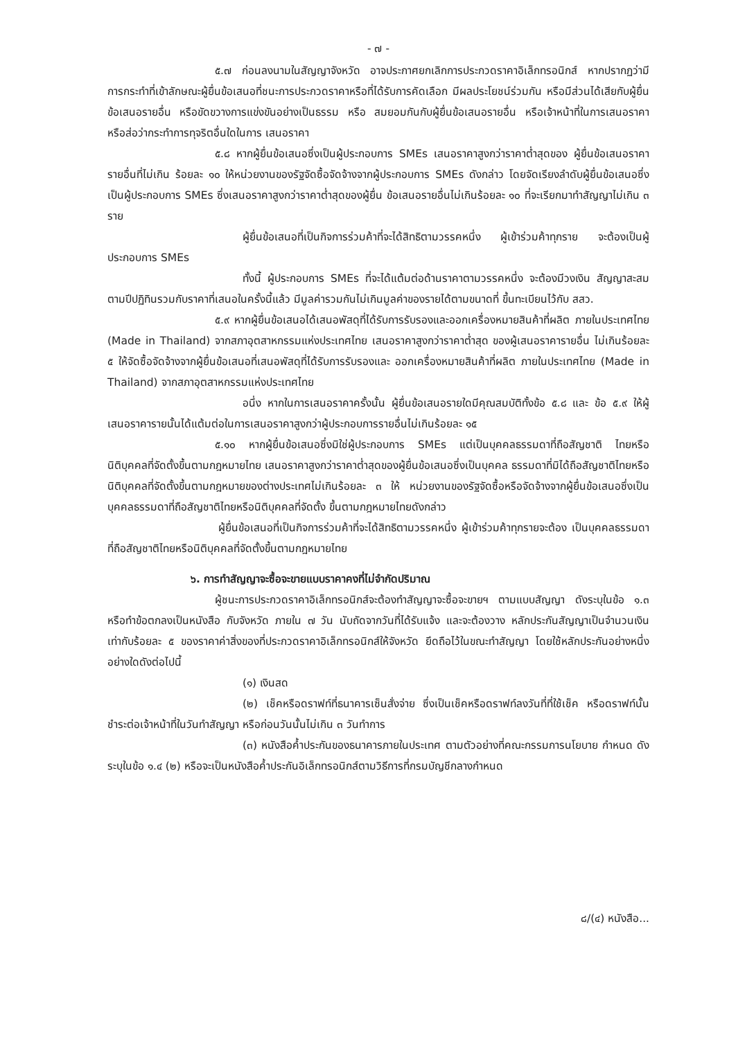- ๗ -
๕.๗ ก่อนลงนามในสัญญาจังหวัด อาจประกาศยกเลิกการประกวดราคาอิเล็กทรอนิกส์ หากปรากฏว่ามีการกระทำที่เข้าลักษณะผู้ยื่นข้อเสนอที่ชนะการประกวดราคาหรือที่ได้รับการคัดเลือก มีผลประโยชน์ร่วมกัน หรือมีส่วนได้เสียกับผู้ยื่นข้อเสนอรายอื่น หรือขัดขวางการแข่งขันอย่างเป็นธรรม หรือ สมยอมกันกับผู้ยื่นข้อเสนอรายอื่น หรือเจ้าหน้าที่ในการเสนอราคา หรือส่อว่ากระทำการทุจริตอื่นใดในการ เสนอราคา
๕.๘ หากผู้ยื่นข้อเสนอซึ่งเป็นผู้ประกอบการ SMEs เสนอราคาสูงกว่าราคาต่ำสุดของ ผู้ยื่นข้อเสนอราคารายอื่นที่ไม่เกิน ร้อยละ ๑๐ ให้หน่วยงานของรัฐจัดซื้อจัดจ้างจากผู้ประกอบการ SMEs ดังกล่าว โดยจัดเรียงลำดับผู้ยื่นข้อเสนอซึ่งเป็นผู้ประกอบการ SMEs ซึ่งเสนอราคาสูงกว่าราคาต่ำสุดของผู้ยื่น ข้อเสนอรายอื่นไม่เกินร้อยละ ๑๐ ที่จะเรียกมาทำสัญญาไม่เกิน ๓ ราย
ผู้ยื่นข้อเสนอที่เป็นกิจการร่วมค้าที่จะได้สิทธิตามวรรคหนึ่ง ผู้เข้าร่วมค้าทุกราย จะต้องเป็นผู้ประกอบการ SMEs
ทั้งนี้ ผู้ประกอบการ SMEs ที่จะได้แต้มต่อด้านราคาตามวรรคหนึ่ง จะต้องมีวงเงิน สัญญาสะสมตามปีปฏิทินรวมกับราคาที่เสนอในครั้งนี้แล้ว มีมูลค่ารวมกันไม่เกินมูลค่าของรายได้ตามขนาดที่ ขึ้นทะเบียนไว้กับ สสว.
๕.๙ หากผู้ยื่นข้อเสนอได้เสนอพัสดุที่ได้รับการรับรองและออกเครื่องหมายสินค้าที่ผลิต ภายในประเทศไทย (Made in Thailand) จากสภาอุตสาหกรรมแห่งประเทศไทย เสนอราคาสูงกว่าราคาต่ำสุด ของผู้เสนอราคารายอื่น ไม่เกินร้อยละ ๕ ให้จัดซื้อจัดจ้างจากผู้ยื่นข้อเสนอที่เสนอพัสดุที่ได้รับการรับรองและ ออกเครื่องหมายสินค้าที่ผลิต ภายในประเทศไทย (Made in Thailand) จากสภาอุตสาหกรรมแห่งประเทศไทย
อนึ่ง หากในการเสนอราคาครั้งนั้น ผู้ยื่นข้อเสนอรายใดมีคุณสมบัติทั้งข้อ ๕.๘ และ ข้อ ๕.๙ ให้ผู้เสนอราคารายนั้นได้แต้มต่อในการเสนอราคาสูงกว่าผู้ประกอบการรายอื่นไม่เกินร้อยละ ๑๕
๕.๑๐ หากผู้ยื่นข้อเสนอซึ่งมิใช่ผู้ประกอบการ SMEs แต่เป็นบุคคลธรรมดาที่ถือสัญชาติ ไทยหรือนิติบุคคลที่จัดตั้งขึ้นตามกฎหมายไทย เสนอราคาสูงกว่าราคาต่ำสุดของผู้ยื่นข้อเสนอซึ่งเป็นบุคคล ธรรมดาที่มิได้ถือสัญชาติไทยหรือนิติบุคคลที่จัดตั้งขึ้นตามกฎหมายของต่างประเทศไม่เกินร้อยละ ๓ ให้ หน่วยงานของรัฐจัดซื้อหรือจัดจ้างจากผู้ยื่นข้อเสนอซึ่งเป็นบุคคลธรรมดาที่ถือสัญชาติไทยหรือนิติบุคคลที่จัดตั้ง ขึ้นตามกฎหมายไทยดังกล่าว
ผู้ยื่นข้อเสนอที่เป็นกิจการร่วมค้าที่จะได้สิทธิตามวรรคหนึ่ง ผู้เข้าร่วมค้าทุกรายจะต้อง เป็นบุคคลธรรมดาที่ถือสัญชาติไทยหรือนิติบุคคลที่จัดตั้งขึ้นตามกฎหมายไทย
๖. การทำสัญญาจะซื้อจะขายแบบราคาคงที่ไม่จำกัดปริมาณ
ผู้ชนะการประกวดราคาอิเล็กทรอนิกส์จะต้องทำสัญญาจะซื้อจะขายฯ ตามแบบสัญญา ดังระบุในข้อ ๑.๓ หรือทำข้อตกลงเป็นหนังสือ กับจังหวัด ภายใน ๗ วัน นับถัดจากวันที่ได้รับแจ้ง และจะต้องวาง หลักประกันสัญญาเป็นจำนวนเงินเท่ากับร้อยละ ๕ ของราคาค่าสิ่งของที่ประกวดราคาอิเล็กทรอนิกส์ให้จังหวัด ยึดถือไว้ในขณะทำสัญญา โดยใช้หลักประกันอย่างหนึ่งอย่างใดดังต่อไปนี้
(๑) เงินสด
(๒) เช็คหรือดราฟท์ที่ธนาคารเซ็นสั่งจ่าย ซึ่งเป็นเช็คหรือดราฟท์ลงวันที่ที่ใช้เช็ค หรือดราฟท์นั้นชำระต่อเจ้าหน้าที่ในวันทำสัญญา หรือก่อนวันนั้นไม่เกิน ๓ วันทำการ
(๓) หนังสือค้ำประกันของธนาคารภายในประเทศ ตามตัวอย่างที่คณะกรรมการนโยบาย กำหนด ดังระบุในข้อ ๑.๔ (๒) หรือจะเป็นหนังสือค้ำประกันอิเล็กทรอนิกส์ตามวิธีการที่กรมบัญชีกลางกำหนด
๘/(๔) หนังสือ...